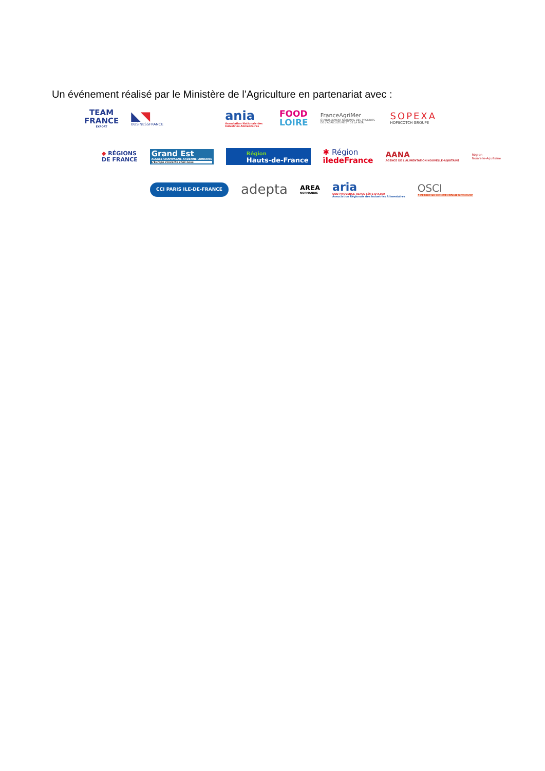Un événement réalisé par le Ministère de l’Agriculture en partenariat avec :
TEAM
FRANCE
EXPORT
◣◥
BUSINESSFRANCE
ania
Association Nationale des Industries Alimentaires
FOOD
LOIRE
FranceAgriMer
ÉTABLISSEMENT NATIONAL DES PRODUITS DE L'AGRICULTURE ET DE LA MER
SOPEXA
HOPSCOTCH GROUPE
◆ RÉGIONS
DE FRANCE
Grand Est
ALSACE CHAMPAGNE-ARDENNE LORRAINE
L'Europe s'invente chez nous
Région
Hauts-de-France
✱ Région
îledeFrance
AANA
AGENCE DE L'ALIMENTATION NOUVELLE-AQUITAINE
Région
Nouvelle-Aquitaine
CCI PARIS ILE-DE-FRANCE
adepta
AREA
NORMANDIE
aria
SUD PROVENCE-ALPES CÔTE D'AZUR
Association Régionale des Industries Alimentaires
OSCI
LES ENTREPRENEURS DE L'INTERNATIONAL